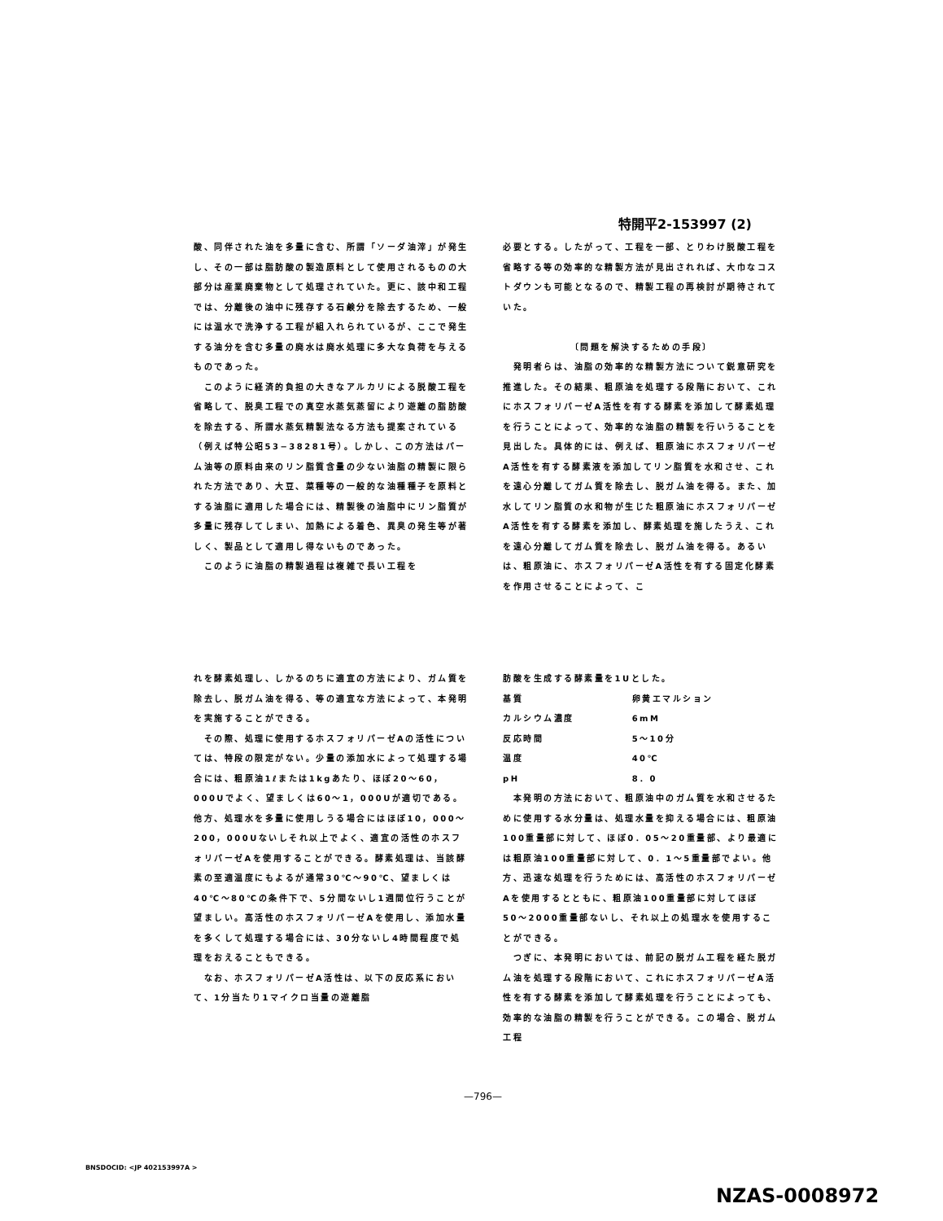特開平2-153997 (2)
酸、同伴された油を多量に含む、所謂「ソーダ油滓」が発生し、その一部は脂肪酸の製造原料として使用されるものの大部分は産業廃棄物として処理されていた。更に、該中和工程では、分離後の油中に残存する石鹸分を除去するため、一般には温水で洗浄する工程が組入れられているが、ここで発生する油分を含む多量の廃水は廃水処理に多大な負荷を与えるものであった。
　このように経済的負担の大きなアルカリによる脱酸工程を省略して、脱臭工程での真空水蒸気蒸留により遊離の脂肪酸を除去する、所謂水蒸気精製法なる方法も提案されている（例えば特公昭53−38281号）。しかし、この方法はパーム油等の原料由来のリン脂質含量の少ない油脂の精製に限られた方法であり、大豆、菜種等の一般的な油種種子を原料とする油脂に適用した場合には、精製後の油脂中にリン脂質が多量に残存してしまい、加熱による着色、異臭の発生等が著しく、製品として適用し得ないものであった。
　このように油脂の精製過程は複雑で長い工程を
必要とする。したがって、工程を一部、とりわけ脱酸工程を省略する等の効率的な精製方法が見出されれば、大巾なコストダウンも可能となるので、精製工程の再検討が期待されていた。
〔問題を解決するための手段〕
　発明者らは、油脂の効率的な精製方法について鋭意研究を推進した。その結果、粗原油を処理する段階において、これにホスフォリパーゼA活性を有する酵素を添加して酵素処理を行うことによって、効率的な油脂の精製を行いうることを見出した。具体的には、例えば、粗原油にホスフォリパーゼA活性を有する酵素液を添加してリン脂質を水和させ、これを遠心分離してガム質を除去し、脱ガム油を得る。また、加水してリン脂質の水和物が生じた粗原油にホスフォリパーゼA活性を有する酵素を添加し、酵素処理を施したうえ、これを遠心分離してガム質を除去し、脱ガム油を得る。あるいは、粗原油に、ホスフォリパーゼA活性を有する固定化酵素を作用させることによって、こ
れを酵素処理し、しかるのちに適宜の方法により、ガム質を除去し、脱ガム油を得る、等の適宜な方法によって、本発明を実施することができる。
　その際、処理に使用するホスフォリパーゼAの活性については、特段の限定がない。少量の添加水によって処理する場合には、粗原油1ℓまたは1kgあたり、ほぼ20〜60，000Uでよく、望ましくは60〜1，000Uが適切である。他方、処理水を多量に使用しうる場合にはほぼ10，000〜200，000Uないしそれ以上でよく、適宜の活性のホスフォリパーゼAを使用することができる。酵素処理は、当該酵素の至適温度にもよるが通常30℃〜90℃、望ましくは40℃〜80℃の条件下で、5分間ないし1週間位行うことが望ましい。高活性のホスフォリパーゼAを使用し、添加水量を多くして処理する場合には、30分ないし4時間程度で処理をおえることもできる。
　なお、ホスフォリパーゼA活性は、以下の反応系において、1分当たり1マイクロ当量の遊離脂
肪酸を生成する酵素量を1Uとした。
| 基質 | 卵黄エマルション |
| カルシウム濃度 | 6mM |
| 反応時間 | 5〜10分 |
| 温度 | 40℃ |
| pH | 8．0 |
　本発明の方法において、粗原油中のガム質を水和させるために使用する水分量は、処理水量を抑える場合には、粗原油100重量部に対して、ほぼ0．05〜20重量部、より最適には粗原油100重量部に対して、0．1〜5重量部でよい。他方、迅速な処理を行うためには、高活性のホスフォリパーゼAを使用するとともに、粗原油100重量部に対してほぼ50〜2000重量部ないし、それ以上の処理水を使用することができる。
　つぎに、本発明においては、前記の脱ガム工程を経た脱ガム油を処理する段階において、これにホスフォリパーゼA活性を有する酵素を添加して酵素処理を行うことによっても、効率的な油脂の精製を行うことができる。この場合、脱ガム工程
—796—
BNSDOCID: <JP 402153997A >
NZAS-0008972